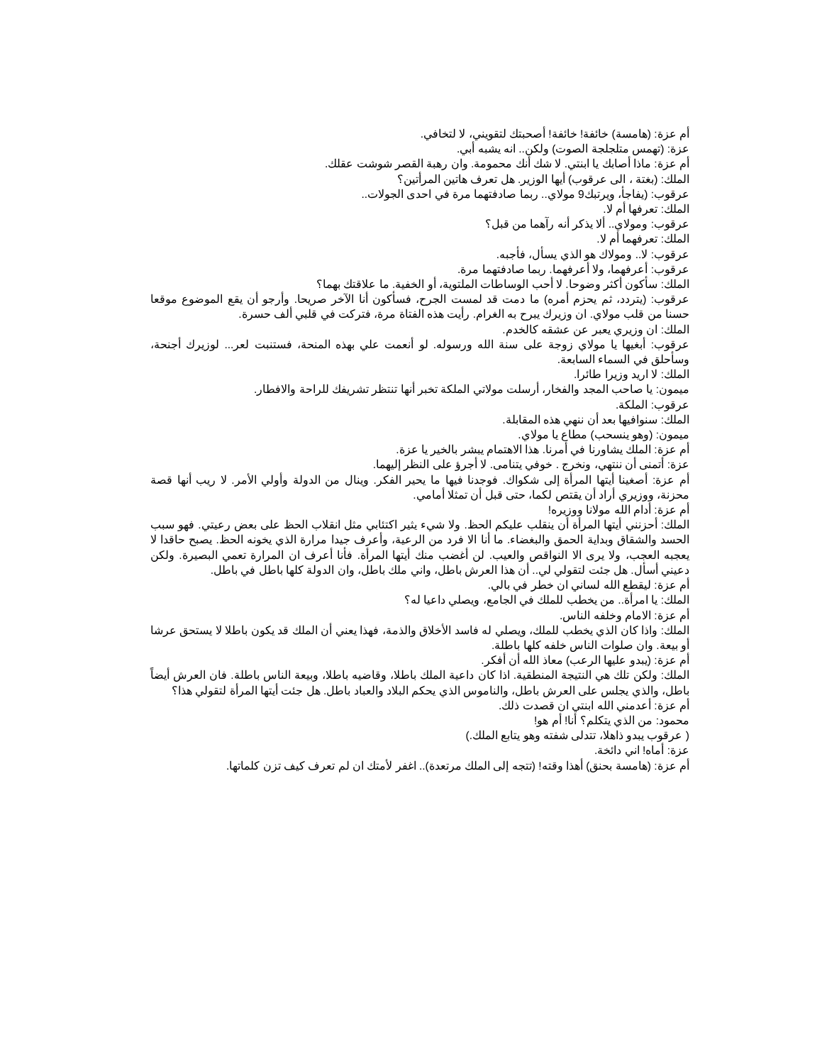أم عزة: (هامسة) خائفة! خائفة! أصحبتك لتقويني، لا لتخافي.
عزة: (تهمس متلجلجة الصوت) ولكن.. انه يشبه أبي.
أم عزة: ماذا أصابك يا ابنتي. لا شك أنك محمومة. وان رهبة القصر شوشت عقلك.
الملك: (بغتة ، الى عرقوب) أيها الوزير. هل تعرف هاتين المرأتين؟
عرقوب: (يفاجأ، ويرتبك9 مولاي.. ربما صادفتهما مرة في احدى الجولات..
الملك: تعرفها أم لا.
عرقوب: ومولاي.. ألا يذكر أنه رآهما من قبل؟
الملك: تعرفهما أم لا.
عرقوب: لا.. ومولاك هو الذي يسأل، فأجبه.
عرقوب: أعرفهما، ولا أعرفهما. ربما صادفتهما مرة.
الملك: سأكون أكثر وضوحا. لا أحب الوساطات الملتوية، أو الخفية. ما علاقتك بهما؟
عرقوب: (يتردد، ثم يحزم أمره) ما دمت قد لمست الجرح، فسأكون أنا الآخر صريحا. وأرجو أن يقع الموضوع موقعا حسنا من قلب مولاي. ان وزيرك يبرح به الغرام. رأيت هذه الفتاة مرة، فتركت في قلبي ألف حسرة.
الملك: ان وزيري يعبر عن عشقه كالخدم.
عرقوب: أبغيها يا مولاي زوجة على سنة الله ورسوله. لو أنعمت علي بهذه المنحة، فستنبت لعر... لوزيرك أجنحة، وسأحلق في السماء السابعة.
الملك: لا اريد وزيرا طائرا.
ميمون: يا صاحب المجد والفخار، أرسلت مولاتي الملكة تخبر أنها تنتظر تشريفك للراحة والافطار.
عرقوب: الملكة.
الملك: سنوافيها بعد أن ننهي هذه المقابلة.
ميمون: (وهو ينسحب) مطاع يا مولاي.
أم عزة: الملك يشاورنا في أمرنا. هذا الاهتمام يبشر بالخير يا عزة.
عزة: أتمنى أن ننتهي، ونخرج . خوفي يتنامى. لا أجرؤ على النظر إليهما.
أم عزة: أصغينا أيتها المرأة إلى شكواك. فوجدنا فيها ما يحير الفكر. وينال من الدولة وأولي الأمر. لا ريب أنها قصة محزنة، ووزيري أراد أن يقتص لكما، حتى قبل أن تمثلا أمامي.
أم عزة: أدام الله مولانا ووزيره!
الملك: أحزنني أيتها المرأة أن ينقلب عليكم الحظ. ولا شيء يثير اكتئابي مثل انقلاب الحظ على بعض رعيتي. فهو سبب الحسد والشقاق وبداية الحمق والبغضاء. ما أنا الا فرد من الرعية، وأعرف جيدا مرارة الذي يخونه الحظ. يصبح حاقدا لا يعجبه العجب، ولا يرى الا النواقص والعيب. لن أغضب منك أيتها المرأة. فأنا أعرف ان المرارة تعمي البصيرة. ولكن دعيني أسأل. هل جئت لتقولي لي.. أن هذا العرش باطل، واني ملك باطل، وان الدولة كلها باطل في باطل.
أم عزة: ليقطع الله لساني ان خطر في بالي.
الملك: يا امرأة.. من يخطب للملك في الجامع، ويصلي داعيا له؟
أم عزة: الامام وخلفه الناس.
الملك: واذا كان الذي يخطب للملك، ويصلي له فاسد الأخلاق والذمة، فهذا يعني أن الملك قد يكون باطلا لا يستحق عرشا أو بيعة. وان صلوات الناس خلفه كلها باطلة.
أم عزة: (يبدو عليها الرعب) معاذ الله أن أفكر.
الملك: ولكن تلك هي النتيجة المنطقية. اذا كان داعية الملك باطلا، وقاضيه باطلا، وبيعة الناس باطلة. فان العرش أيضاً باطل، والذي يجلس على العرش باطل، والناموس الذي يحكم البلاد والعباد باطل. هل جئت أيتها المرأة لتقولي هذا؟
أم عزة: أعدمني الله ابنتي ان قصدت ذلك.
محمود: من الذي يتكلم؟ أنا! أم هو!
( عرقوب يبدو ذاهلا، تتدلى شفته وهو يتابع الملك.)
عزة: أماه! اني دائخة.
أم عزة: (هامسة بحنق) أهذا وقته! (تتجه إلى الملك مرتعدة).. اغفر لأمتك ان لم تعرف كيف تزن كلماتها.